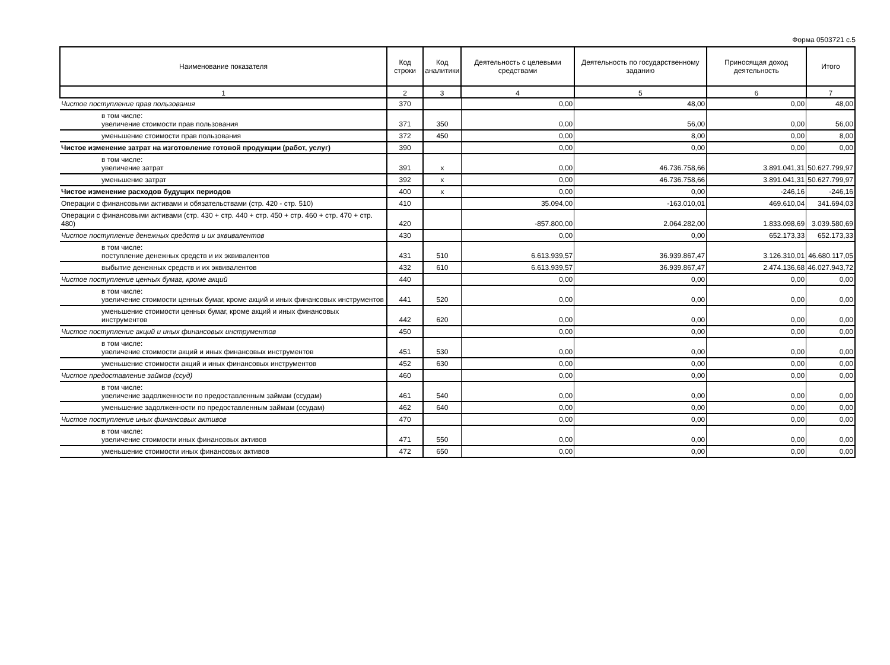Форма 0503721 с.5
| Наименование показателя | Код строки | Код аналитики | Деятельность с целевыми средствами | Деятельность по государственному заданию | Приносящая доход деятельность | Итого |
| --- | --- | --- | --- | --- | --- | --- |
| 1 | 2 | 3 | 4 | 5 | 6 | 7 |
| Чистое поступление прав пользования | 370 | | 0,00 | 48,00 | 0,00 | 48,00 |
| в том числе: увеличение стоимости прав пользования | 371 | 350 | 0,00 | 56,00 | 0,00 | 56,00 |
| уменьшение стоимости прав пользования | 372 | 450 | 0,00 | 8,00 | 0,00 | 8,00 |
| Чистое изменение затрат на изготовление готовой продукции (работ, услуг) | 390 | | 0,00 | 0,00 | 0,00 | 0,00 |
| в том числе: увеличение затрат | 391 | x | 0,00 | 46.736.758,66 | 3.891.041,31 | 50.627.799,97 |
| уменьшение затрат | 392 | x | 0,00 | 46.736.758,66 | 3.891.041,31 | 50.627.799,97 |
| Чистое изменение расходов будущих периодов | 400 | x | 0,00 | 0,00 | -246,16 | -246,16 |
| Операции с финансовыми активами и обязательствами (стр. 420 - стр. 510) | 410 | | 35.094,00 | -163.010,01 | 469.610,04 | 341.694,03 |
| Операции с финансовыми активами (стр. 430 + стр. 440 + стр. 450 + стр. 460 + стр. 470 + стр. 480) | 420 | | -857.800,00 | 2.064.282,00 | 1.833.098,69 | 3.039.580,69 |
| Чистое поступление денежных средств и их эквивалентов | 430 | | 0,00 | 0,00 | 652.173,33 | 652.173,33 |
| в том числе: поступление денежных средств и их эквивалентов | 431 | 510 | 6.613.939,57 | 36.939.867,47 | 3.126.310,01 | 46.680.117,05 |
| выбытие денежных средств и их эквивалентов | 432 | 610 | 6.613.939,57 | 36.939.867,47 | 2.474.136,68 | 46.027.943,72 |
| Чистое поступление ценных бумаг, кроме акций | 440 | | 0,00 | 0,00 | 0,00 | 0,00 |
| в том числе: увеличение стоимости ценных бумаг, кроме акций и иных финансовых инструментов | 441 | 520 | 0,00 | 0,00 | 0,00 | 0,00 |
| уменьшение стоимости ценных бумаг, кроме акций и иных финансовых инструментов | 442 | 620 | 0,00 | 0,00 | 0,00 | 0,00 |
| Чистое поступление акций и иных финансовых инструментов | 450 | | 0,00 | 0,00 | 0,00 | 0,00 |
| в том числе: увеличение стоимости акций и иных финансовых инструментов | 451 | 530 | 0,00 | 0,00 | 0,00 | 0,00 |
| уменьшение стоимости акций и иных финансовых инструментов | 452 | 630 | 0,00 | 0,00 | 0,00 | 0,00 |
| Чистое предоставление займов (ссуд) | 460 | | 0,00 | 0,00 | 0,00 | 0,00 |
| в том числе: увеличение задолженности по предоставленным займам (ссудам) | 461 | 540 | 0,00 | 0,00 | 0,00 | 0,00 |
| уменьшение задолженности по предоставленным займам (ссудам) | 462 | 640 | 0,00 | 0,00 | 0,00 | 0,00 |
| Чистое поступление иных финансовых активов | 470 | | 0,00 | 0,00 | 0,00 | 0,00 |
| в том числе: увеличение стоимости иных финансовых активов | 471 | 550 | 0,00 | 0,00 | 0,00 | 0,00 |
| уменьшение стоимости иных финансовых активов | 472 | 650 | 0,00 | 0,00 | 0,00 | 0,00 |